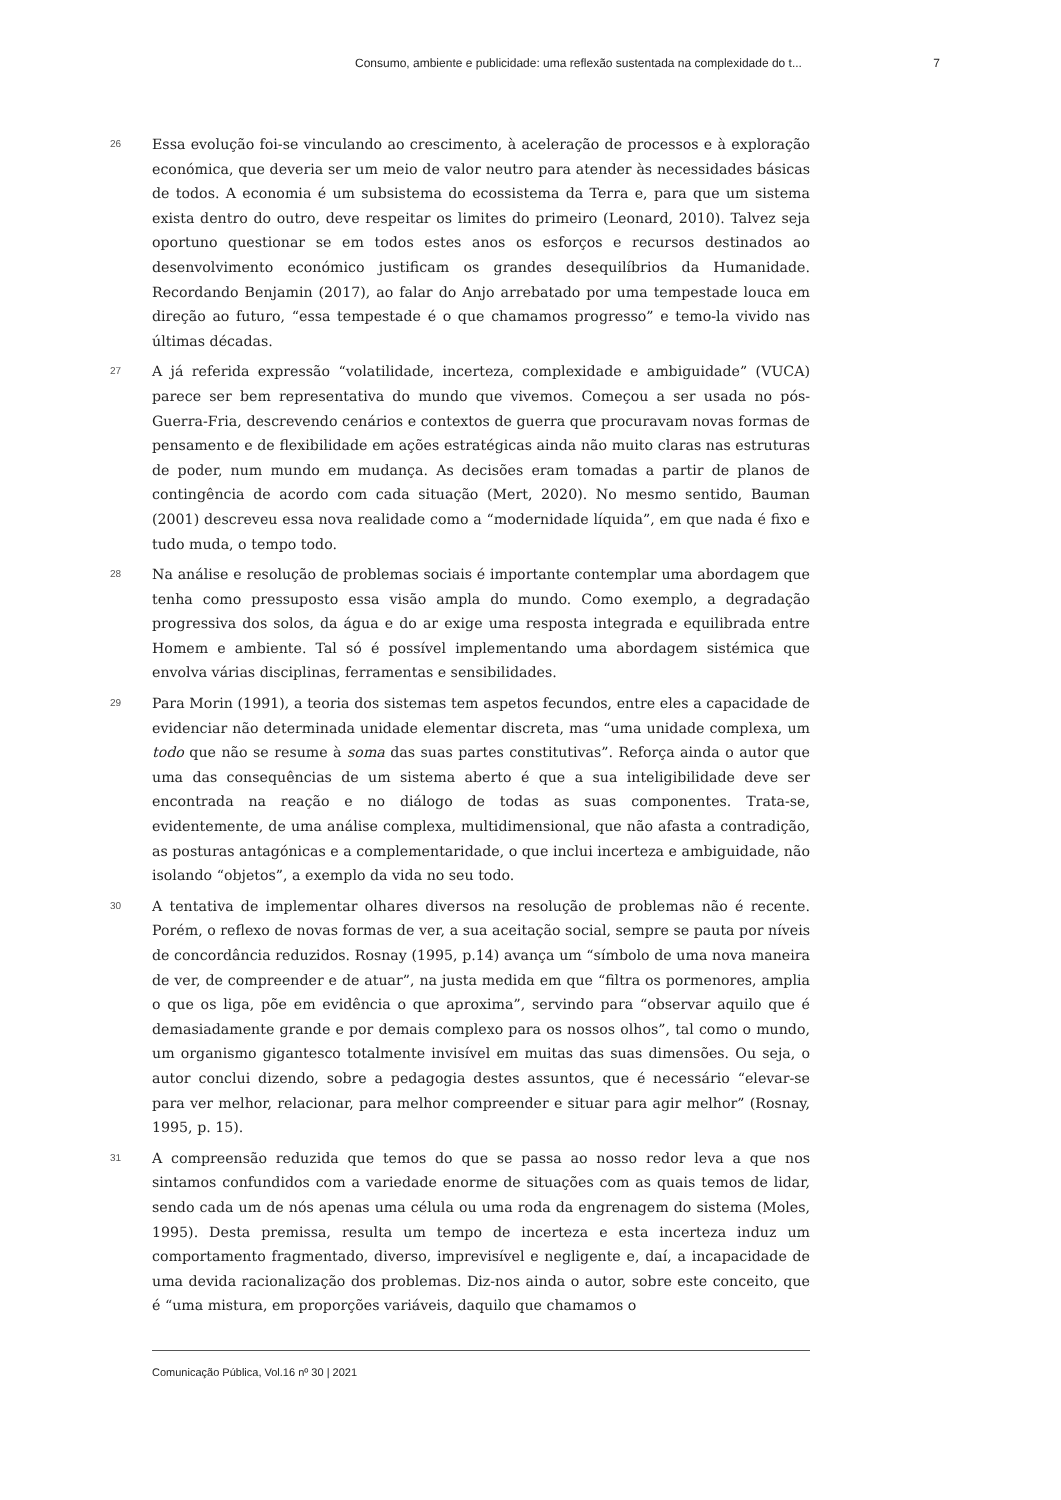Consumo, ambiente e publicidade: uma reflexão sustentada na complexidade do t... 7
26
Essa evolução foi-se vinculando ao crescimento, à aceleração de processos e à exploração económica, que deveria ser um meio de valor neutro para atender às necessidades básicas de todos. A economia é um subsistema do ecossistema da Terra e, para que um sistema exista dentro do outro, deve respeitar os limites do primeiro (Leonard, 2010). Talvez seja oportuno questionar se em todos estes anos os esforços e recursos destinados ao desenvolvimento económico justificam os grandes desequilíbrios da Humanidade. Recordando Benjamin (2017), ao falar do Anjo arrebatado por uma tempestade louca em direção ao futuro, “essa tempestade é o que chamamos progresso” e temo-la vivido nas últimas décadas.
27
A já referida expressão “volatilidade, incerteza, complexidade e ambiguidade” (VUCA) parece ser bem representativa do mundo que vivemos. Começou a ser usada no pós-Guerra-Fria, descrevendo cenários e contextos de guerra que procuravam novas formas de pensamento e de flexibilidade em ações estratégicas ainda não muito claras nas estruturas de poder, num mundo em mudança. As decisões eram tomadas a partir de planos de contingência de acordo com cada situação (Mert, 2020). No mesmo sentido, Bauman (2001) descreveu essa nova realidade como a “modernidade líquida”, em que nada é fixo e tudo muda, o tempo todo.
28
Na análise e resolução de problemas sociais é importante contemplar uma abordagem que tenha como pressuposto essa visão ampla do mundo. Como exemplo, a degradação progressiva dos solos, da água e do ar exige uma resposta integrada e equilibrada entre Homem e ambiente. Tal só é possível implementando uma abordagem sistémica que envolva várias disciplinas, ferramentas e sensibilidades.
29
Para Morin (1991), a teoria dos sistemas tem aspetos fecundos, entre eles a capacidade de evidenciar não determinada unidade elementar discreta, mas “uma unidade complexa, um todo que não se resume à soma das suas partes constitutivas”. Reforça ainda o autor que uma das consequências de um sistema aberto é que a sua inteligibilidade deve ser encontrada na reação e no diálogo de todas as suas componentes. Trata-se, evidentemente, de uma análise complexa, multidimensional, que não afasta a contradição, as posturas antagónicas e a complementaridade, o que inclui incerteza e ambiguidade, não isolando “objetos”, a exemplo da vida no seu todo.
30
A tentativa de implementar olhares diversos na resolução de problemas não é recente. Porém, o reflexo de novas formas de ver, a sua aceitação social, sempre se pauta por níveis de concordância reduzidos. Rosnay (1995, p.14) avança um “símbolo de uma nova maneira de ver, de compreender e de atuar”, na justa medida em que “filtra os pormenores, amplia o que os liga, põe em evidência o que aproxima”, servindo para “observar aquilo que é demasiadamente grande e por demais complexo para os nossos olhos”, tal como o mundo, um organismo gigantesco totalmente invisível em muitas das suas dimensões. Ou seja, o autor conclui dizendo, sobre a pedagogia destes assuntos, que é necessário “elevar-se para ver melhor, relacionar, para melhor compreender e situar para agir melhor” (Rosnay, 1995, p. 15).
31
A compreensão reduzida que temos do que se passa ao nosso redor leva a que nos sintamos confundidos com a variedade enorme de situações com as quais temos de lidar, sendo cada um de nós apenas uma célula ou uma roda da engrenagem do sistema (Moles, 1995). Desta premissa, resulta um tempo de incerteza e esta incerteza induz um comportamento fragmentado, diverso, imprevisível e negligente e, daí, a incapacidade de uma devida racionalização dos problemas. Diz-nos ainda o autor, sobre este conceito, que é “uma mistura, em proporções variáveis, daquilo que chamamos o
Comunicação Pública, Vol.16 nº 30 | 2021